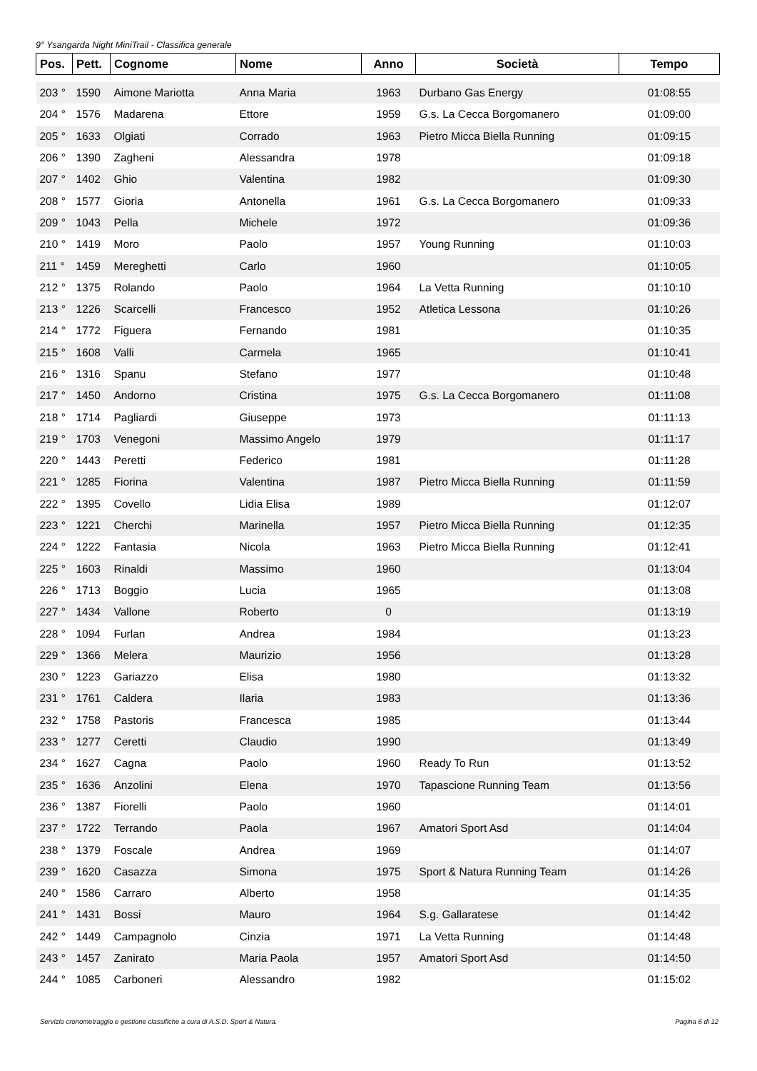9° Ysangarda Night MiniTrail - Classifica generale
| Pos. | Pett. | Cognome | Nome | Anno | Società | Tempo |
| --- | --- | --- | --- | --- | --- | --- |
| 203 ° | 1590 | Aimone Mariotta | Anna Maria | 1963 | Durbano Gas Energy | 01:08:55 |
| 204 ° | 1576 | Madarena | Ettore | 1959 | G.s. La Cecca Borgomanero | 01:09:00 |
| 205 ° | 1633 | Olgiati | Corrado | 1963 | Pietro Micca Biella Running | 01:09:15 |
| 206 ° | 1390 | Zagheni | Alessandra | 1978 | | 01:09:18 |
| 207 ° | 1402 | Ghio | Valentina | 1982 | | 01:09:30 |
| 208 ° | 1577 | Gioria | Antonella | 1961 | G.s. La Cecca Borgomanero | 01:09:33 |
| 209 ° | 1043 | Pella | Michele | 1972 | | 01:09:36 |
| 210 ° | 1419 | Moro | Paolo | 1957 | Young Running | 01:10:03 |
| 211 ° | 1459 | Mereghetti | Carlo | 1960 | | 01:10:05 |
| 212 ° | 1375 | Rolando | Paolo | 1964 | La Vetta Running | 01:10:10 |
| 213 ° | 1226 | Scarcelli | Francesco | 1952 | Atletica Lessona | 01:10:26 |
| 214 ° | 1772 | Figuera | Fernando | 1981 | | 01:10:35 |
| 215 ° | 1608 | Valli | Carmela | 1965 | | 01:10:41 |
| 216 ° | 1316 | Spanu | Stefano | 1977 | | 01:10:48 |
| 217 ° | 1450 | Andorno | Cristina | 1975 | G.s. La Cecca Borgomanero | 01:11:08 |
| 218 ° | 1714 | Pagliardi | Giuseppe | 1973 | | 01:11:13 |
| 219 ° | 1703 | Venegoni | Massimo Angelo | 1979 | | 01:11:17 |
| 220 ° | 1443 | Peretti | Federico | 1981 | | 01:11:28 |
| 221 ° | 1285 | Fiorina | Valentina | 1987 | Pietro Micca Biella Running | 01:11:59 |
| 222 ° | 1395 | Covello | Lidia Elisa | 1989 | | 01:12:07 |
| 223 ° | 1221 | Cherchi | Marinella | 1957 | Pietro Micca Biella Running | 01:12:35 |
| 224 ° | 1222 | Fantasia | Nicola | 1963 | Pietro Micca Biella Running | 01:12:41 |
| 225 ° | 1603 | Rinaldi | Massimo | 1960 | | 01:13:04 |
| 226 ° | 1713 | Boggio | Lucia | 1965 | | 01:13:08 |
| 227 ° | 1434 | Vallone | Roberto | 0 | | 01:13:19 |
| 228 ° | 1094 | Furlan | Andrea | 1984 | | 01:13:23 |
| 229 ° | 1366 | Melera | Maurizio | 1956 | | 01:13:28 |
| 230 ° | 1223 | Gariazzo | Elisa | 1980 | | 01:13:32 |
| 231 ° | 1761 | Caldera | Ilaria | 1983 | | 01:13:36 |
| 232 ° | 1758 | Pastoris | Francesca | 1985 | | 01:13:44 |
| 233 ° | 1277 | Ceretti | Claudio | 1990 | | 01:13:49 |
| 234 ° | 1627 | Cagna | Paolo | 1960 | Ready To Run | 01:13:52 |
| 235 ° | 1636 | Anzolini | Elena | 1970 | Tapascione Running Team | 01:13:56 |
| 236 ° | 1387 | Fiorelli | Paolo | 1960 | | 01:14:01 |
| 237 ° | 1722 | Terrando | Paola | 1967 | Amatori Sport Asd | 01:14:04 |
| 238 ° | 1379 | Foscale | Andrea | 1969 | | 01:14:07 |
| 239 ° | 1620 | Casazza | Simona | 1975 | Sport & Natura Running Team | 01:14:26 |
| 240 ° | 1586 | Carraro | Alberto | 1958 | | 01:14:35 |
| 241 ° | 1431 | Bossi | Mauro | 1964 | S.g. Gallaratese | 01:14:42 |
| 242 ° | 1449 | Campagnolo | Cinzia | 1971 | La Vetta Running | 01:14:48 |
| 243 ° | 1457 | Zanirato | Maria Paola | 1957 | Amatori Sport Asd | 01:14:50 |
| 244 ° | 1085 | Carboneri | Alessandro | 1982 | | 01:15:02 |
Servizio cronometraggio e gestione classifiche a cura di A.S.D. Sport & Natura. Pagina 6 di 12